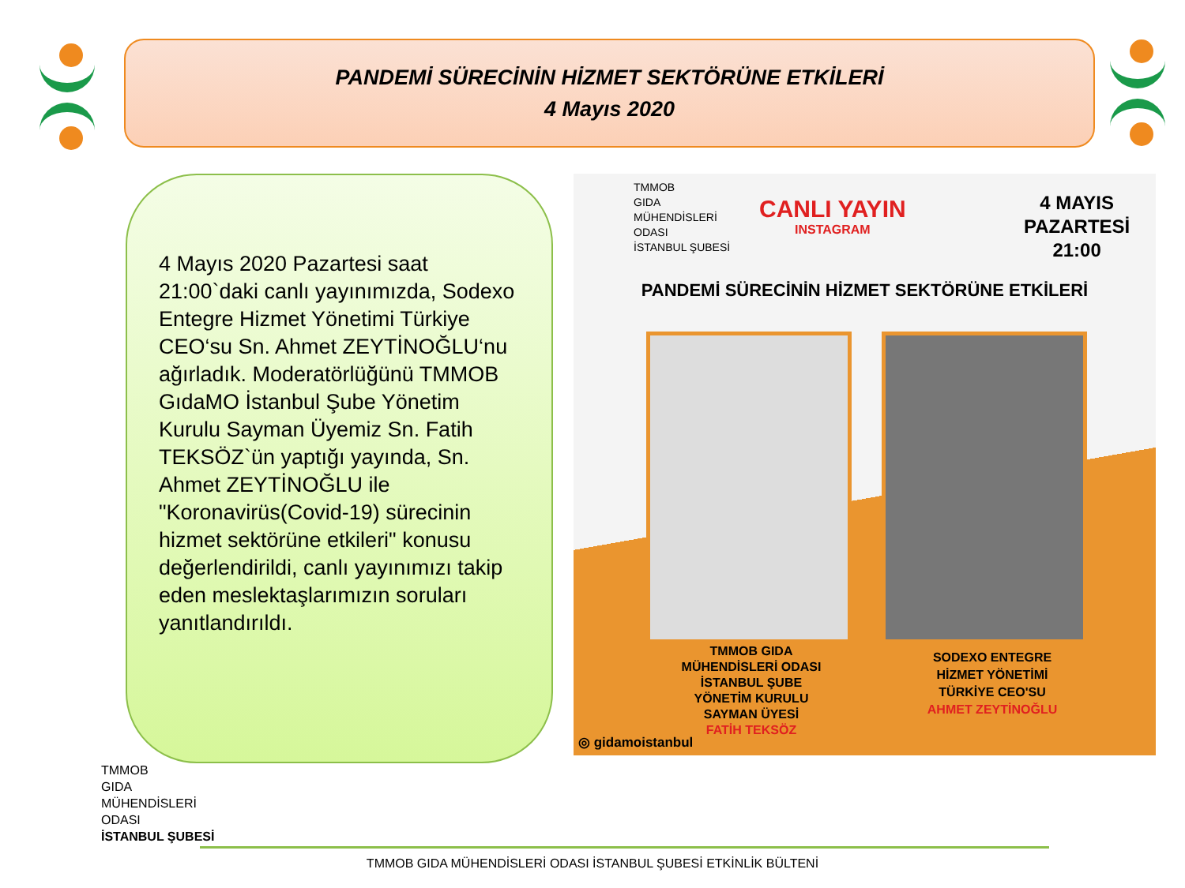PANDEMİ SÜRECİNİN HİZMET SEKTÖRÜNE ETKİLERİ
4 Mayıs 2020
4 Mayıs 2020 Pazartesi saat 21:00`daki canlı yayınımızda, Sodexo Entegre Hizmet Yönetimi Türkiye CEO‘su Sn. Ahmet ZEYTİNOĞLU‘nu ağırladık. Moderatörlüğünü TMMOB GıdaMO İstanbul Şube Yönetim Kurulu Sayman Üyemiz Sn. Fatih TEKSÖZ`ün yaptığı yayında, Sn. Ahmet ZEYTİNOĞLU ile "Koronavirüs(Covid-19) sürecinin hizmet sektörüne etkileri" konusu değerlendirildi, canlı yayınımızı takip eden meslektaşlarımızın soruları yanıtlandırıldı.
TMMOB
GIDA
MÜHENDİSLERİ
ODASI
İSTANBUL ŞUBESİ
CANLI YAYIN
INSTAGRAM
4 MAYIS
PAZARTESİ
21:00
PANDEMİ SÜRECİNİN HİZMET SEKTÖRÜNE ETKİLERİ
TMMOB GIDA
MÜHENDİSLERİ ODASI
İSTANBUL ŞUBE
YÖNETİM KURULU
SAYMAN ÜYESİ
FATİH TEKSÖZ
SODEXO ENTEGRE
HİZMET YÖNETİMİ
TÜRKİYE CEO'SU
AHMET ZEYTİNOĞLU
◎ gidamoistanbul
TMMOB
GIDA
MÜHENDİSLERİ
ODASI
İSTANBUL ŞUBESİ
TMMOB GIDA MÜHENDİSLERİ ODASI İSTANBUL ŞUBESİ ETKİNLİK BÜLTENİ